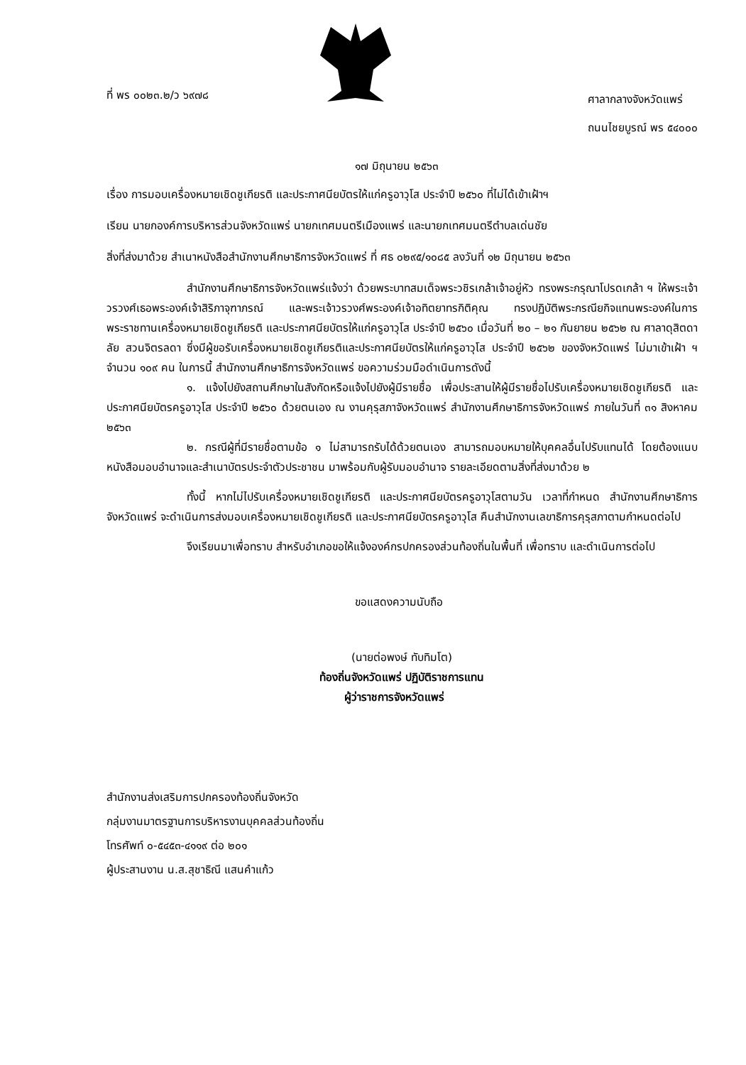ที่ พร ๐๐๒๓.๒/ว ๖๙๗๘
ศาลากลางจังหวัดแพร่
ถนนไชยบูรณ์ พร ๕๔๐๐๐
๑๗ มิถุนายน ๒๕๖๓
เรื่อง การมอบเครื่องหมายเชิดชูเกียรติ และประกาศนียบัตรให้แก่ครูอาวุโส ประจำปี ๒๕๖๐ ที่ไม่ได้เข้าเฝ้าฯ
เรียน นายกองค์การบริหารส่วนจังหวัดแพร่ นายกเทศมนตรีเมืองแพร่ และนายกเทศมนตรีตำบลเด่นชัย
สิ่งที่ส่งมาด้วย สำเนาหนังสือสำนักงานศึกษาธิการจังหวัดแพร่ ที่ ศธ ๐๒๙๕/๑๐๘๕ ลงวันที่ ๑๒ มิถุนายน ๒๕๖๓
สำนักงานศึกษาธิการจังหวัดแพร่แจ้งว่า ด้วยพระบาทสมเด็จพระวชิรเกล้าเจ้าอยู่หัว ทรงพระกรุณาโปรดเกล้า ฯ ให้พระเจ้าวรวงศ์เธอพระองค์เจ้าสิริภาจุฑาภรณ์ และพระเจ้าวรวงศ์พระองค์เจ้าอทิตยาทรกิติคุณ ทรงปฏิบัติพระกรณียกิจแทนพระองค์ในการพระราชทานเครื่องหมายเชิดชูเกียรติ และประกาศนียบัตรให้แก่ครูอาวุโส ประจำปี ๒๕๖๐ เมื่อวันที่ ๒๐ – ๒๑ กันยายน ๒๕๖๒ ณ ศาลาดุสิตดาลัย สวนจิตรลดา ซึ่งมีผู้ขอรับเครื่องหมายเชิดชูเกียรติและประกาศนียบัตรให้แก่ครูอาวุโส ประจำปี ๒๕๖๒ ของจังหวัดแพร่ ไม่มาเข้าเฝ้า ฯ จำนวน ๑๐๙ คน ในการนี้ สำนักงานศึกษาธิการจังหวัดแพร่ ขอความร่วมมือดำเนินการดังนี้
๑. แจ้งไปยังสถานศึกษาในสังกัดหรือแจ้งไปยังผู้มีรายชื่อ เพื่อประสานให้ผู้มีรายชื่อไปรับเครื่องหมายเชิดชูเกียรติ และประกาศนียบัตรครูอาวุโส ประจำปี ๒๕๖๐ ด้วยตนเอง ณ งานคุรุสภาจังหวัดแพร่ สำนักงานศึกษาธิการจังหวัดแพร่ ภายในวันที่ ๓๑ สิงหาคม ๒๕๖๓
๒. กรณีผู้ที่มีรายชื่อตามข้อ ๑ ไม่สามารถรับได้ด้วยตนเอง สามารถมอบหมายให้บุคคลอื่นไปรับแทนได้ โดยต้องแนบหนังสือมอบอำนาจและสำเนาบัตรประจำตัวประชาชน มาพร้อมกับผู้รับมอบอำนาจ รายละเอียดตามสิ่งที่ส่งมาด้วย ๒
ทั้งนี้ หากไม่ไปรับเครื่องหมายเชิดชูเกียรติ และประกาศนียบัตรครูอาวุโสตามวัน เวลาที่กำหนด สำนักงานศึกษาธิการจังหวัดแพร่ จะดำเนินการส่งมอบเครื่องหมายเชิดชูเกียรติ และประกาศนียบัตรครูอาวุโส คืนสำนักงานเลขาธิการคุรุสภาตามกำหนดต่อไป
จึงเรียนมาเพื่อทราบ สำหรับอำเภอขอให้แจ้งองค์กรปกครองส่วนท้องถิ่นในพื้นที่ เพื่อทราบ และดำเนินการต่อไป
ขอแสดงความนับถือ
(นายต่อพงษ์ ทับทิมโต)
ท้องถิ่นจังหวัดแพร่ ปฏิบัติราชการแทน
ผู้ว่าราชการจังหวัดแพร่
สำนักงานส่งเสริมการปกครองท้องถิ่นจังหวัด
กลุ่มงานมาตรฐานการบริหารงานบุคคลส่วนท้องถิ่น
โทรศัพท์ ๐-๕๔๕๓-๔๑๑๙ ต่อ ๒๐๑
ผู้ประสานงาน น.ส.สุชาธิณี แสนคำแก้ว